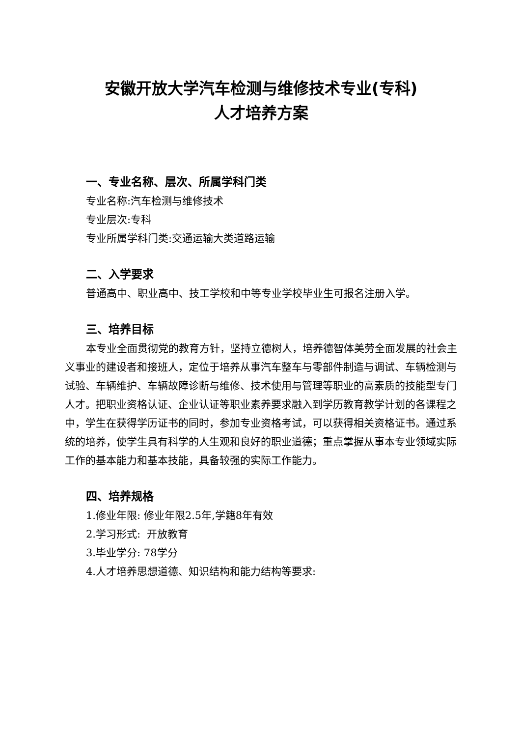安徽开放大学汽车检测与维修技术专业(专科)
人才培养方案
一、专业名称、层次、所属学科门类
专业名称:汽车检测与维修技术
专业层次:专科
专业所属学科门类:交通运输大类道路运输
二、入学要求
普通高中、职业高中、技工学校和中等专业学校毕业生可报名注册入学。
三、培养目标
本专业全面贯彻党的教育方针，坚持立德树人，培养德智体美劳全面发展的社会主义事业的建设者和接班人，定位于培养从事汽车整车与零部件制造与调试、车辆检测与试验、车辆维护、车辆故障诊断与维修、技术使用与管理等职业的高素质的技能型专门人才。把职业资格认证、企业认证等职业素养要求融入到学历教育教学计划的各课程之中，学生在获得学历证书的同时，参加专业资格考试，可以获得相关资格证书。通过系统的培养，使学生具有科学的人生观和良好的职业道德；重点掌握从事本专业领域实际工作的基本能力和基本技能，具备较强的实际工作能力。
四、培养规格
1.修业年限: 修业年限2.5年,学籍8年有效
2.学习形式: 开放教育
3.毕业学分: 78学分
4.人才培养思想道德、知识结构和能力结构等要求: